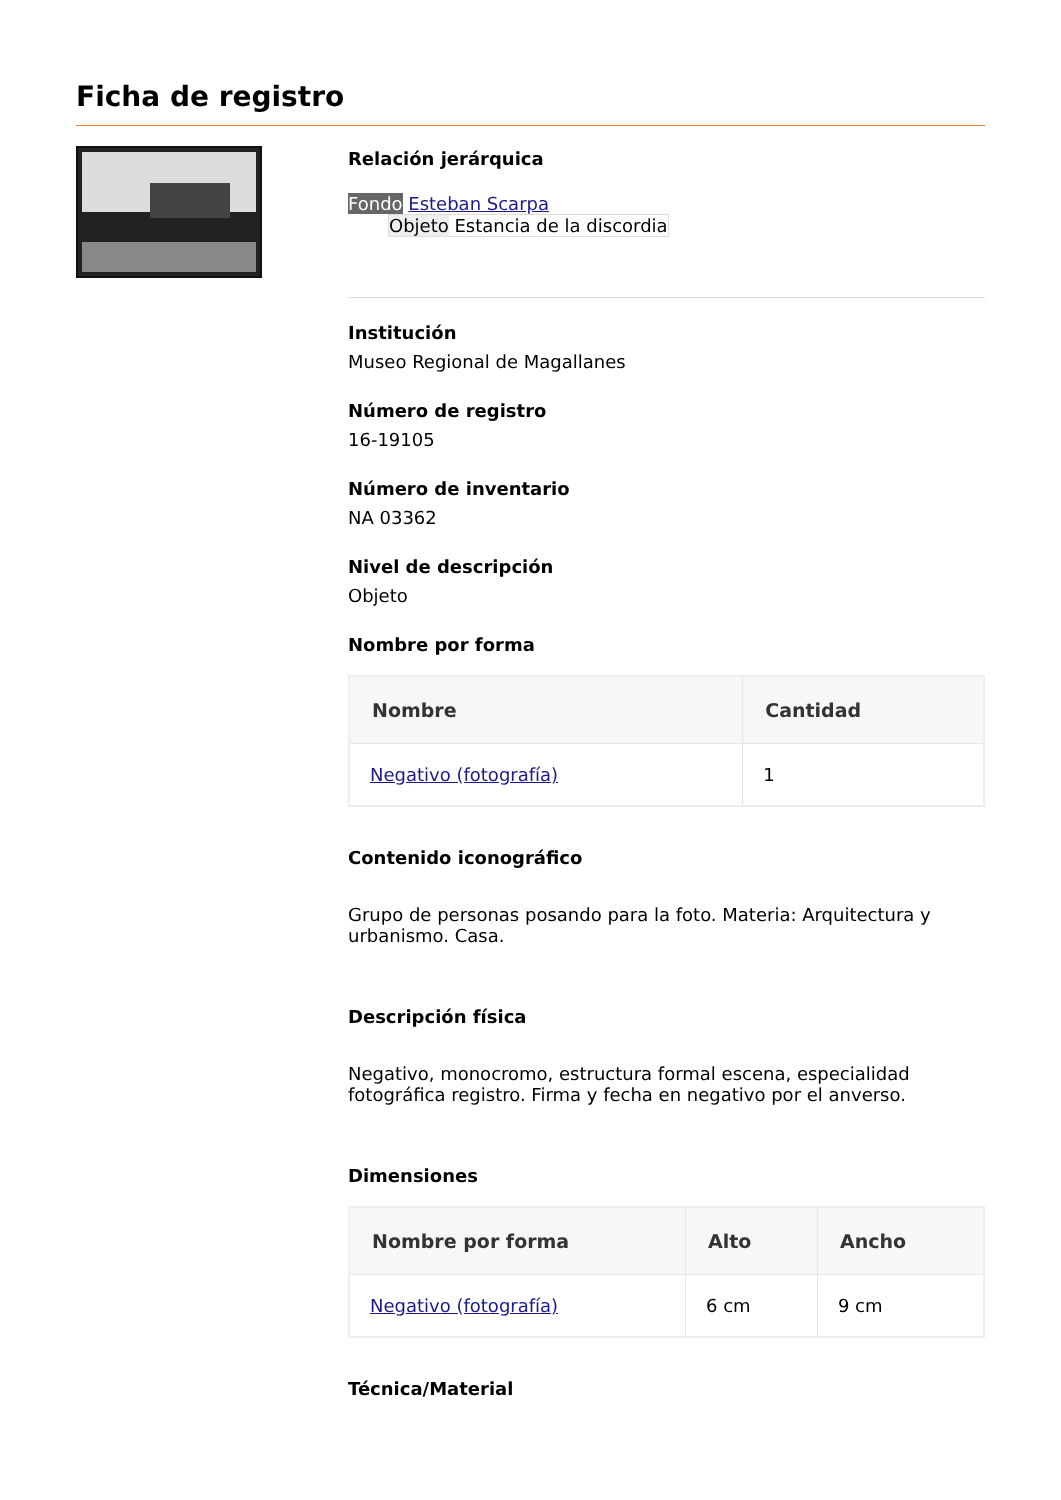Ficha de registro
Relación jerárquica
Fondo Esteban Scarpa
Objeto Estancia de la discordia
Institución
Museo Regional de Magallanes
Número de registro
16-19105
Número de inventario
NA 03362
Nivel de descripción
Objeto
Nombre por forma
| Nombre | Cantidad |
| --- | --- |
| Negativo (fotografía) | 1 |
Contenido iconográfico
Grupo de personas posando para la foto. Materia: Arquitectura y urbanismo. Casa.
Descripción física
Negativo, monocromo, estructura formal escena, especialidad fotográfica registro. Firma y fecha en negativo por el anverso.
Dimensiones
| Nombre por forma | Alto | Ancho |
| --- | --- | --- |
| Negativo (fotografía) | 6 cm | 9 cm |
Técnica/Material